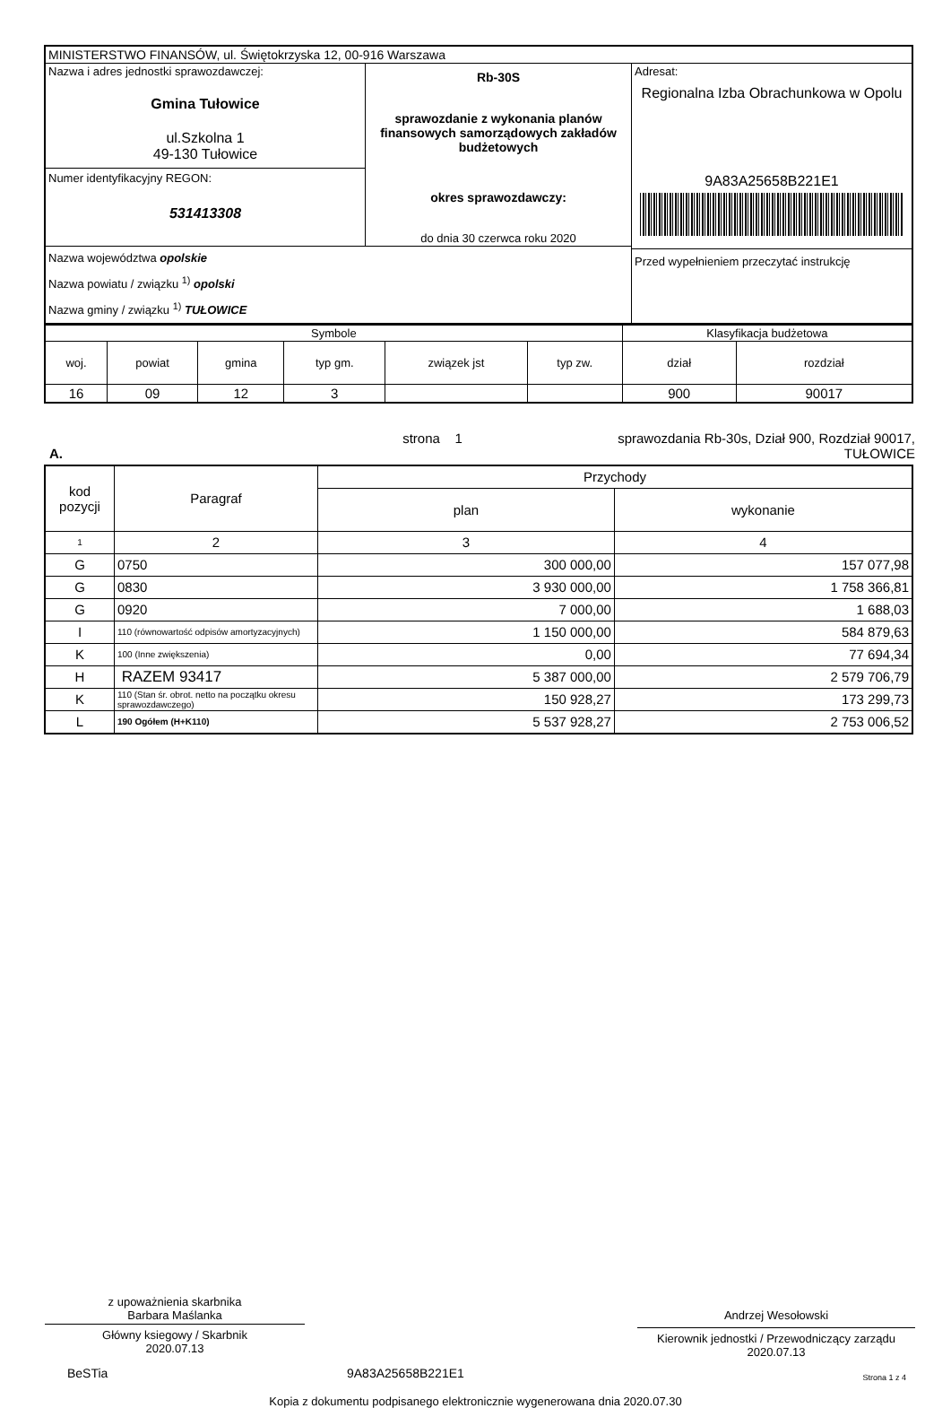| MINISTERSTWO FINANSÓW, ul. Świętokrzyska 12, 00-916 Warszawa | | |
| Nazwa i adres jednostki sprawozdawczej: Gmina Tułowice ul.Szkolna 1 49-130 Tułowice Numer identyfikacyjny REGON: 531413308 | Rb-30S sprawozdanie z wykonania planów finansowych samorządowych zakładów budżetowych okres sprawozdawczy: do dnia 30 czerwca roku 2020 | Adresat: Regionalna Izba Obrachunkowa w Opolu 9A83A25658B221E1 Przed wypełnieniem przeczytać instrukcję |
| Nazwa województwa opolskie Nazwa powiatu / związku <sup>1)</sup> opolski Nazwa gminy / związku <sup>1)</sup> TUŁOWICE | | |
| Symbole | | | | | | Klasyfikacja budżetowa | |
| woj. | powiat | gmina | typ gm. | związek jst | typ zw. | dział | rozdział |
| 16 | 09 | 12 | 3 | | | 900 | 90017 |
A. strona 1 sprawozdania Rb-30s, Dział 900, Rozdział 90017,
TUŁOWICE
| kod pozycji | Paragraf | Przychody | |
| | | plan | wykonanie |
| 1 | 2 | 3 | 4 |
| G | 0750 | 300 000,00 | 157 077,98 |
| G | 0830 | 3 930 000,00 | 1 758 366,81 |
| G | 0920 | 7 000,00 | 1 688,03 |
| I | 110 (równowartość odpisów amortyzacyjnych) | 1 150 000,00 | 584 879,63 |
| K | 100 (Inne zwiększenia) | 0,00 | 77 694,34 |
| H | RAZEM 93417 | 5 387 000,00 | 2 579 706,79 |
| K | 110 (Stan śr. obrot. netto na początku okresu sprawozdawczego) | 150 928,27 | 173 299,73 |
| L | 190 Ogółem (H+K110) | 5 537 928,27 | 2 753 006,52 |
z upoważnienia skarbnika
Barbara Maślanka
Główny ksiegowy / Skarbnik
2020.07.13
Andrzej Wesołowski
Kierownik jednostki / Przewodniczący zarządu
2020.07.13
BeSTia 9A83A25658B221E1
Strona 1 z 4
Kopia z dokumentu podpisanego elektronicznie wygenerowana dnia 2020.07.30